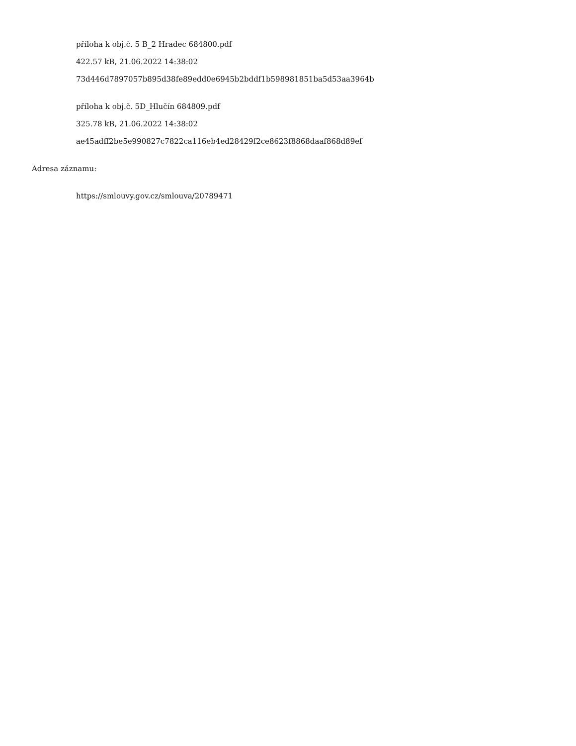příloha k obj.č. 5 B_2 Hradec 684800.pdf
422.57 kB, 21.06.2022 14:38:02
73d446d7897057b895d38fe89edd0e6945b2bddf1b598981851ba5d53aa3964b
příloha k obj.č. 5D_Hlučín 684809.pdf
325.78 kB, 21.06.2022 14:38:02
ae45adff2be5e990827c7822ca116eb4ed28429f2ce8623f8868daaf868d89ef
Adresa záznamu:
https://smlouvy.gov.cz/smlouva/20789471